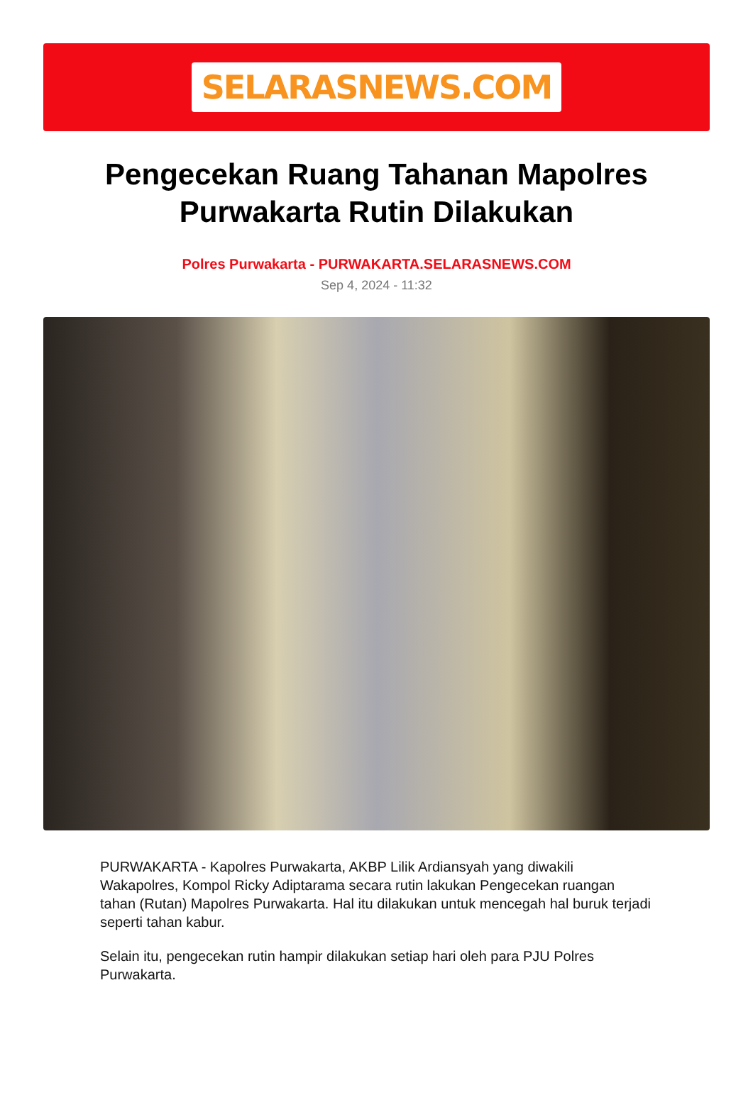SELARASNEWS.COM
Pengecekan Ruang Tahanan Mapolres Purwakarta Rutin Dilakukan
Polres Purwakarta - PURWAKARTA.SELARASNEWS.COM
Sep 4, 2024 - 11:32
PURWAKARTA - Kapolres Purwakarta, AKBP Lilik Ardiansyah yang diwakili Wakapolres, Kompol Ricky Adiptarama secara rutin lakukan Pengecekan ruangan tahan (Rutan) Mapolres Purwakarta. Hal itu dilakukan untuk mencegah hal buruk terjadi seperti tahan kabur.
Selain itu, pengecekan rutin hampir dilakukan setiap hari oleh para PJU Polres Purwakarta.